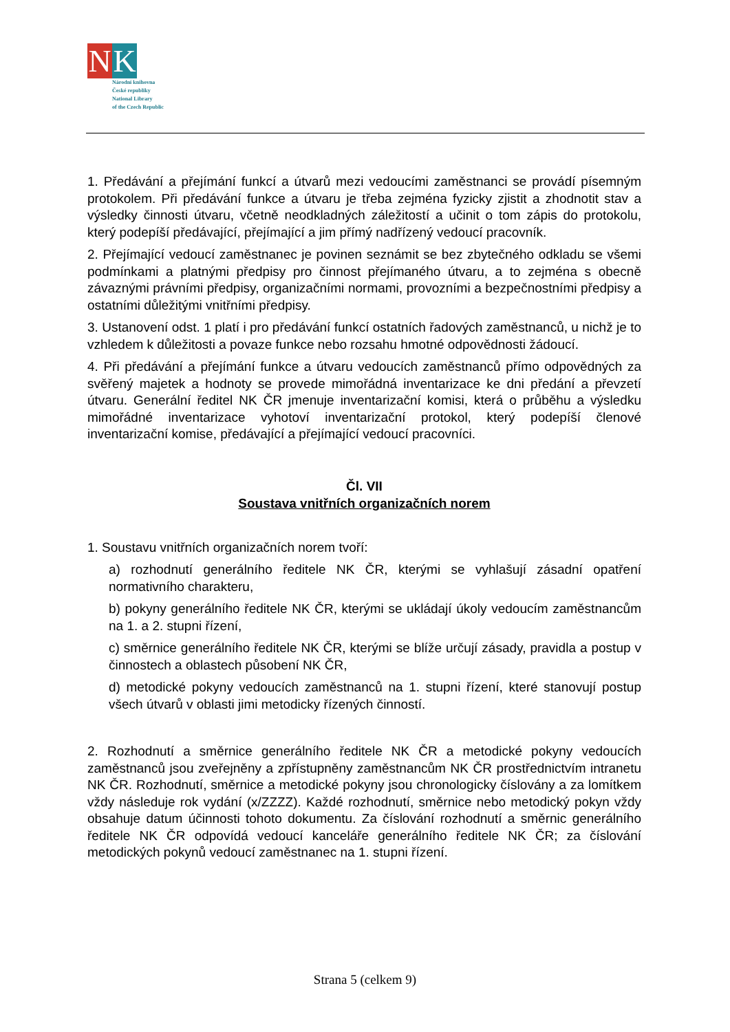N K
Národní knihovna
České republiky
National Library
of the Czech Republic
1. Předávání a přejímání funkcí a útvarů mezi vedoucími zaměstnanci se provádí písemným protokolem. Při předávání funkce a útvaru je třeba zejména fyzicky zjistit a zhodnotit stav a výsledky činnosti útvaru, včetně neodkladných záležitostí a učinit o tom zápis do protokolu, který podepíší předávající, přejímající a jim přímý nadřízený vedoucí pracovník.
2. Přejímající vedoucí zaměstnanec je povinen seznámit se bez zbytečného odkladu se všemi podmínkami a platnými předpisy pro činnost přejímaného útvaru, a to zejména s obecně závaznými právními předpisy, organizačními normami, provozními a bezpečnostními předpisy a ostatními důležitými vnitřními předpisy.
3. Ustanovení odst. 1 platí i pro předávání funkcí ostatních řadových zaměstnanců, u nichž je to vzhledem k důležitosti a povaze funkce nebo rozsahu hmotné odpovědnosti žádoucí.
4. Při předávání a přejímání funkce a útvaru vedoucích zaměstnanců přímo odpovědných za svěřený majetek a hodnoty se provede mimořádná inventarizace ke dni předání a převzetí útvaru. Generální ředitel NK ČR jmenuje inventarizační komisi, která o průběhu a výsledku mimořádné inventarizace vyhotoví inventarizační protokol, který podepíší členové inventarizační komise, předávající a přejímající vedoucí pracovníci.
Čl. VII
Soustava vnitřních organizačních norem
1. Soustavu vnitřních organizačních norem tvoří:
a) rozhodnutí generálního ředitele NK ČR, kterými se vyhlašují zásadní opatření normativního charakteru,
b) pokyny generálního ředitele NK ČR, kterými se ukládají úkoly vedoucím zaměstnancům na 1. a 2. stupni řízení,
c) směrnice generálního ředitele NK ČR, kterými se blíže určují zásady, pravidla a postup v činnostech a oblastech působení NK ČR,
d) metodické pokyny vedoucích zaměstnanců na 1. stupni řízení, které stanovují postup všech útvarů v oblasti jimi metodicky řízených činností.
2. Rozhodnutí a směrnice generálního ředitele NK ČR a metodické pokyny vedoucích zaměstnanců jsou zveřejněny a zpřístupněny zaměstnancům NK ČR prostřednictvím intranetu NK ČR. Rozhodnutí, směrnice a metodické pokyny jsou chronologicky číslovány a za lomítkem vždy následuje rok vydání (x/ZZZZ). Každé rozhodnutí, směrnice nebo metodický pokyn vždy obsahuje datum účinnosti tohoto dokumentu. Za číslování rozhodnutí a směrnic generálního ředitele NK ČR odpovídá vedoucí kanceláře generálního ředitele NK ČR; za číslování metodických pokynů vedoucí zaměstnanec na 1. stupni řízení.
Strana 5 (celkem 9)